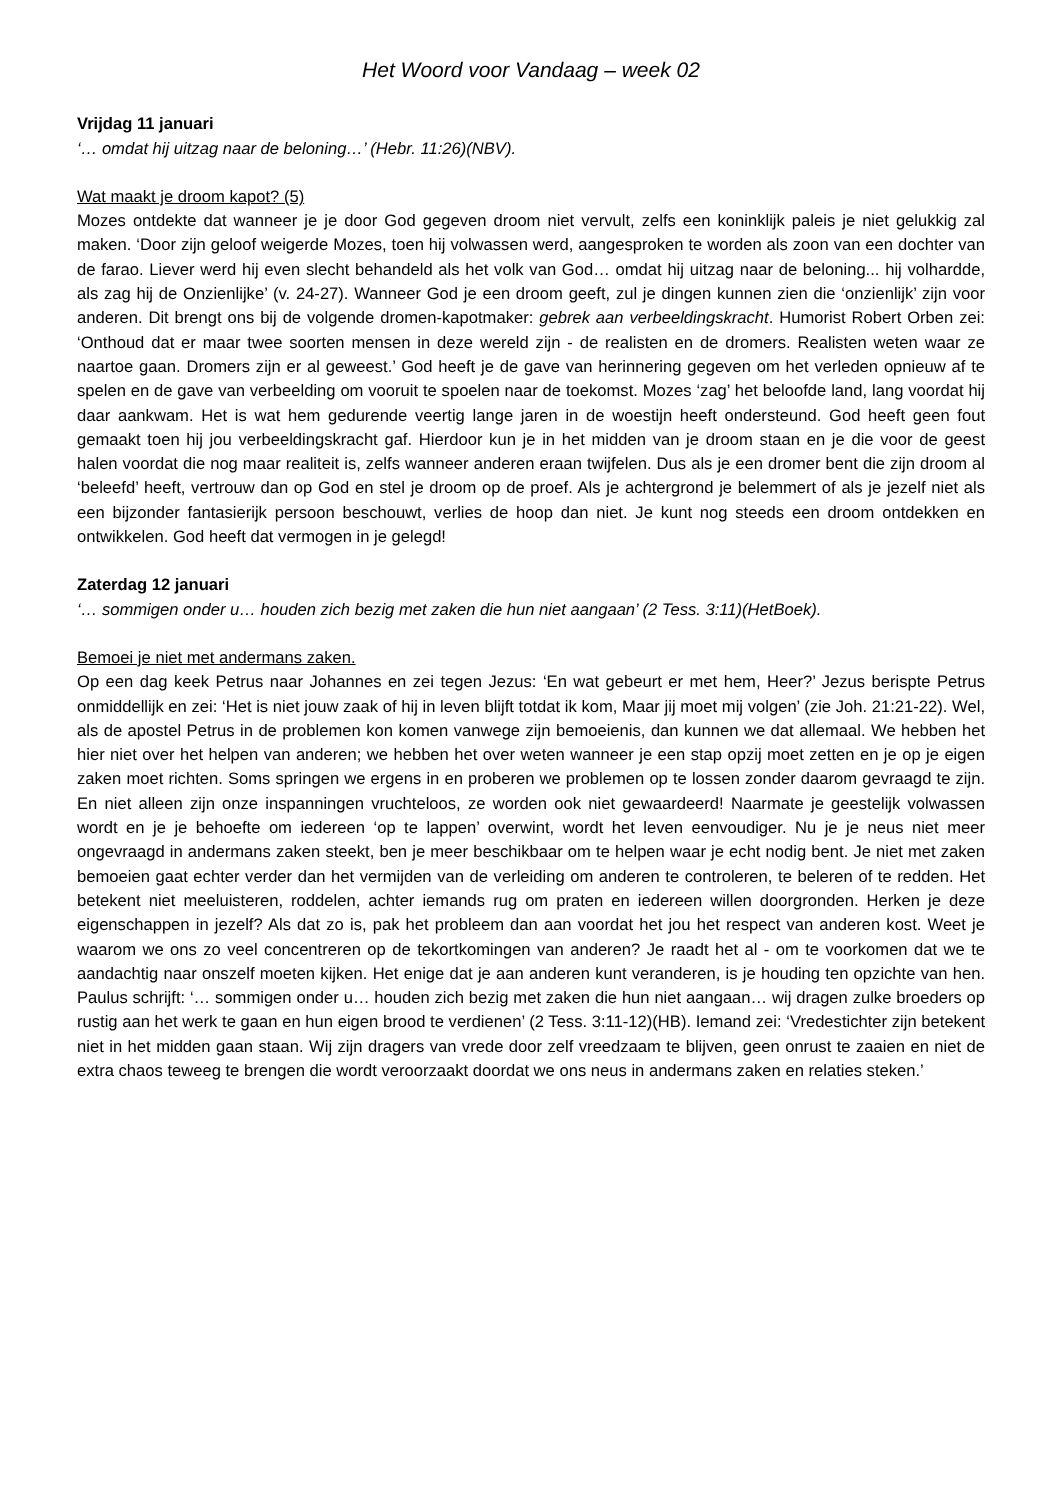Het Woord voor Vandaag – week 02
Vrijdag 11 januari
‘… omdat hij uitzag naar de beloning…’ (Hebr. 11:26)(NBV).
Wat maakt je droom kapot? (5)
Mozes ontdekte dat wanneer je je door God gegeven droom niet vervult, zelfs een koninklijk paleis je niet gelukkig zal maken. ‘Door zijn geloof weigerde Mozes, toen hij volwassen werd, aangesproken te worden als zoon van een dochter van de farao. Liever werd hij even slecht behandeld als het volk van God… omdat hij uitzag naar de beloning... hij volhardde, als zag hij de Onzienlijke’ (v. 24-27). Wanneer God je een droom geeft, zul je dingen kunnen zien die ‘onzienlijk’ zijn voor anderen. Dit brengt ons bij de volgende dromen-kapotmaker: gebrek aan verbeeldingskracht. Humorist Robert Orben zei: ‘Onthoud dat er maar twee soorten mensen in deze wereld zijn - de realisten en de dromers. Realisten weten waar ze naartoe gaan. Dromers zijn er al geweest.’ God heeft je de gave van herinnering gegeven om het verleden opnieuw af te spelen en de gave van verbeelding om vooruit te spoelen naar de toekomst. Mozes ‘zag’ het beloofde land, lang voordat hij daar aankwam. Het is wat hem gedurende veertig lange jaren in de woestijn heeft ondersteund. God heeft geen fout gemaakt toen hij jou verbeeldingskracht gaf. Hierdoor kun je in het midden van je droom staan en je die voor de geest halen voordat die nog maar realiteit is, zelfs wanneer anderen eraan twijfelen. Dus als je een dromer bent die zijn droom al ‘beleefd’ heeft, vertrouw dan op God en stel je droom op de proef. Als je achtergrond je belemmert of als je jezelf niet als een bijzonder fantasierijk persoon beschouwt, verlies de hoop dan niet. Je kunt nog steeds een droom ontdekken en ontwikkelen. God heeft dat vermogen in je gelegd!
Zaterdag 12 januari
‘… sommigen onder u… houden zich bezig met zaken die hun niet aangaan’ (2 Tess. 3:11)(HetBoek).
Bemoei je niet met andermans zaken.
Op een dag keek Petrus naar Johannes en zei tegen Jezus: ‘En wat gebeurt er met hem, Heer?’ Jezus berispte Petrus onmiddellijk en zei: ‘Het is niet jouw zaak of hij in leven blijft totdat ik kom, Maar jij moet mij volgen’ (zie Joh. 21:21-22). Wel, als de apostel Petrus in de problemen kon komen vanwege zijn bemoeienis, dan kunnen we dat allemaal. We hebben het hier niet over het helpen van anderen; we hebben het over weten wanneer je een stap opzij moet zetten en je op je eigen zaken moet richten. Soms springen we ergens in en proberen we problemen op te lossen zonder daarom gevraagd te zijn. En niet alleen zijn onze inspanningen vruchteloos, ze worden ook niet gewaardeerd! Naarmate je geestelijk volwassen wordt en je je behoefte om iedereen ‘op te lappen’ overwint, wordt het leven eenvoudiger. Nu je je neus niet meer ongevraagd in andermans zaken steekt, ben je meer beschikbaar om te helpen waar je echt nodig bent. Je niet met zaken bemoeien gaat echter verder dan het vermijden van de verleiding om anderen te controleren, te beleren of te redden. Het betekent niet meeluisteren, roddelen, achter iemands rug om praten en iedereen willen doorgronden. Herken je deze eigenschappen in jezelf? Als dat zo is, pak het probleem dan aan voordat het jou het respect van anderen kost. Weet je waarom we ons zo veel concentreren op de tekortkomingen van anderen? Je raadt het al - om te voorkomen dat we te aandachtig naar onszelf moeten kijken. Het enige dat je aan anderen kunt veranderen, is je houding ten opzichte van hen. Paulus schrijft: ‘… sommigen onder u… houden zich bezig met zaken die hun niet aangaan… wij dragen zulke broeders op rustig aan het werk te gaan en hun eigen brood te verdienen’ (2 Tess. 3:11-12)(HB). Iemand zei: ‘Vredestichter zijn betekent niet in het midden gaan staan. Wij zijn dragers van vrede door zelf vreedzaam te blijven, geen onrust te zaaien en niet de extra chaos teweeg te brengen die wordt veroorzaakt doordat we ons neus in andermans zaken en relaties steken.’